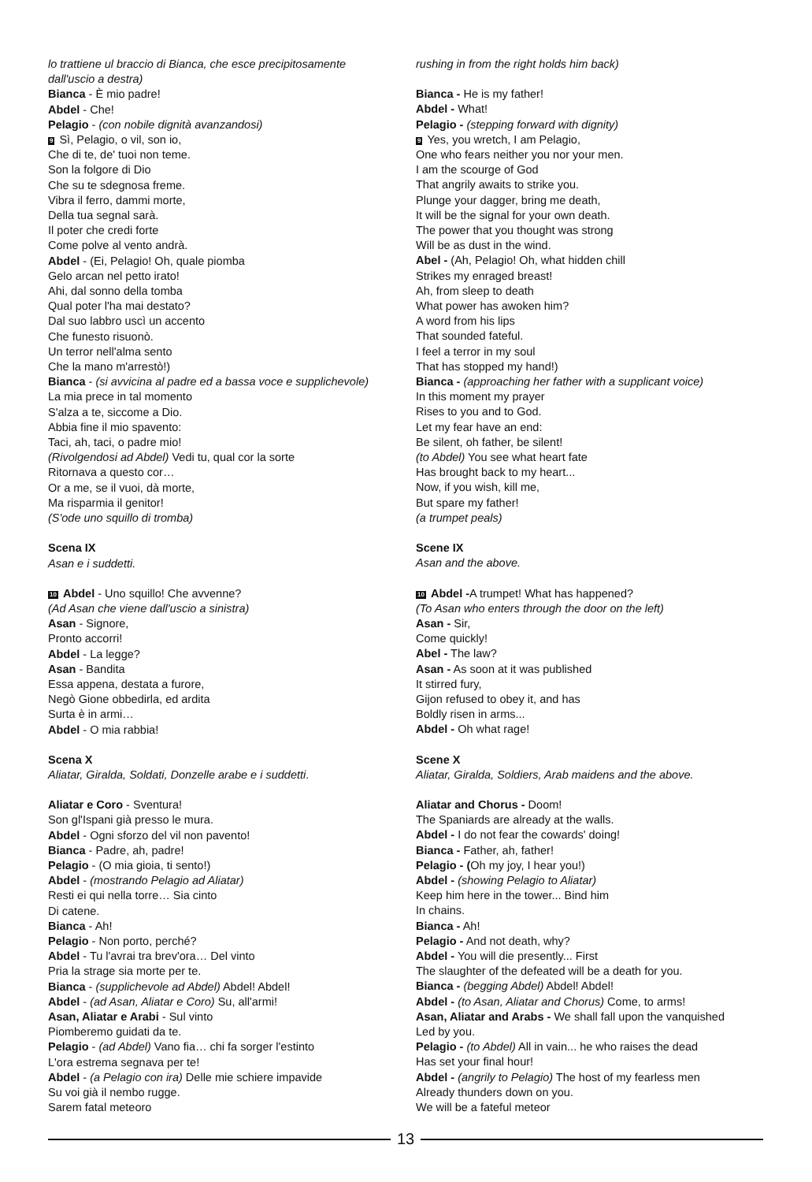lo trattiene ul braccio di Bianca, che esce precipitosamente dall'uscio a destra)
Bianca - È mio padre!
Abdel - Che!
Pelagio - (con nobile dignità avanzandosi)
9 Sì, Pelagio, o vil, son io,
Che di te, de' tuoi non teme.
Son la folgore di Dio
Che su te sdegnosa freme.
Vibra il ferro, dammi morte,
Della tua segnal sarà.
Il poter che credi forte
Come polve al vento andrà.
Abdel - (Ei, Pelagio! Oh, quale piomba
Gelo arcan nel petto irato!
Ahi, dal sonno della tomba
Qual poter l'ha mai destato?
Dal suo labbro uscì un accento
Che funesto risuonò.
Un terror nell'alma sento
Che la mano m'arrestò!)
Bianca - (si avvicina al padre ed a bassa voce e supplichevole)
La mia prece in tal momento
S'alza a te, siccome a Dio.
Abbia fine il mio spavento:
Taci, ah, taci, o padre mio!
(Rivolgendosi ad Abdel) Vedi tu, qual cor la sorte
Ritornava a questo cor…
Or a me, se il vuoi, dà morte,
Ma risparmia il genitor!
(S'ode uno squillo di tromba)
Scena IX
Asan e i suddetti.
10 Abdel - Uno squillo! Che avvenne?
(Ad Asan che viene dall'uscio a sinistra)
Asan - Signore,
Pronto accorri!
Abdel - La legge?
Asan - Bandita
Essa appena, destata a furore,
Negò Gione obbedirla, ed ardita
Surta è in armi…
Abdel - O mia rabbia!
Scena X
Aliatar, Giralda, Soldati, Donzelle arabe e i suddetti.
Aliatar e Coro - Sventura!
Son gl'Ispani già presso le mura.
Abdel - Ogni sforzo del vil non pavento!
Bianca - Padre, ah, padre!
Pelagio - (O mia gioia, ti sento!)
Abdel - (mostrando Pelagio ad Aliatar)
Resti ei qui nella torre… Sia cinto
Di catene.
Bianca - Ah!
Pelagio - Non porto, perché?
Abdel - Tu l'avrai tra brev'ora… Del vinto
Pria la strage sia morte per te.
Bianca - (supplichevole ad Abdel) Abdel! Abdel!
Abdel - (ad Asan, Aliatar e Coro) Su, all'armi!
Asan, Aliatar e Arabi - Sul vinto
Piomberemo guidati da te.
Pelagio - (ad Abdel) Vano fia… chi fa sorger l'estinto
L'ora estrema segnava per te!
Abdel - (a Pelagio con ira) Delle mie schiere impavide
Su voi già il nembo rugge.
Sarem fatal meteoro
rushing in from the right holds him back)
Bianca - He is my father!
Abdel - What!
Pelagio - (stepping forward with dignity)
9 Yes, you wretch, I am Pelagio,
One who fears neither you nor your men.
I am the scourge of God
That angrily awaits to strike you.
Plunge your dagger, bring me death,
It will be the signal for your own death.
The power that you thought was strong
Will be as dust in the wind.
Abel - (Ah, Pelagio! Oh, what hidden chill
Strikes my enraged breast!
Ah, from sleep to death
What power has awoken him?
A word from his lips
That sounded fateful.
I feel a terror in my soul
That has stopped my hand!)
Bianca - (approaching her father with a supplicant voice)
In this moment my prayer
Rises to you and to God.
Let my fear have an end:
Be silent, oh father, be silent!
(to Abdel) You see what heart fate
Has brought back to my heart...
Now, if you wish, kill me,
But spare my father!
(a trumpet peals)
Scene IX
Asan and the above.
10 Abdel -A trumpet! What has happened?
(To Asan who enters through the door on the left)
Asan - Sir,
Come quickly!
Abel - The law?
Asan - As soon at it was published
It stirred fury,
Gijon refused to obey it, and has
Boldly risen in arms...
Abdel - Oh what rage!
Scene X
Aliatar, Giralda, Soldiers, Arab maidens and the above.
Aliatar and Chorus - Doom!
The Spaniards are already at the walls.
Abdel - I do not fear the cowards' doing!
Bianca - Father, ah, father!
Pelagio - (Oh my joy, I hear you!)
Abdel - (showing Pelagio to Aliatar)
Keep him here in the tower... Bind him
In chains.
Bianca - Ah!
Pelagio - And not death, why?
Abdel - You will die presently... First
The slaughter of the defeated will be a death for you.
Bianca - (begging Abdel) Abdel! Abdel!
Abdel - (to Asan, Aliatar and Chorus) Come, to arms!
Asan, Aliatar and Arabs - We shall fall upon the vanquished
Led by you.
Pelagio - (to Abdel) All in vain... he who raises the dead
Has set your final hour!
Abdel - (angrily to Pelagio) The host of my fearless men
Already thunders down on you.
We will be a fateful meteor
13